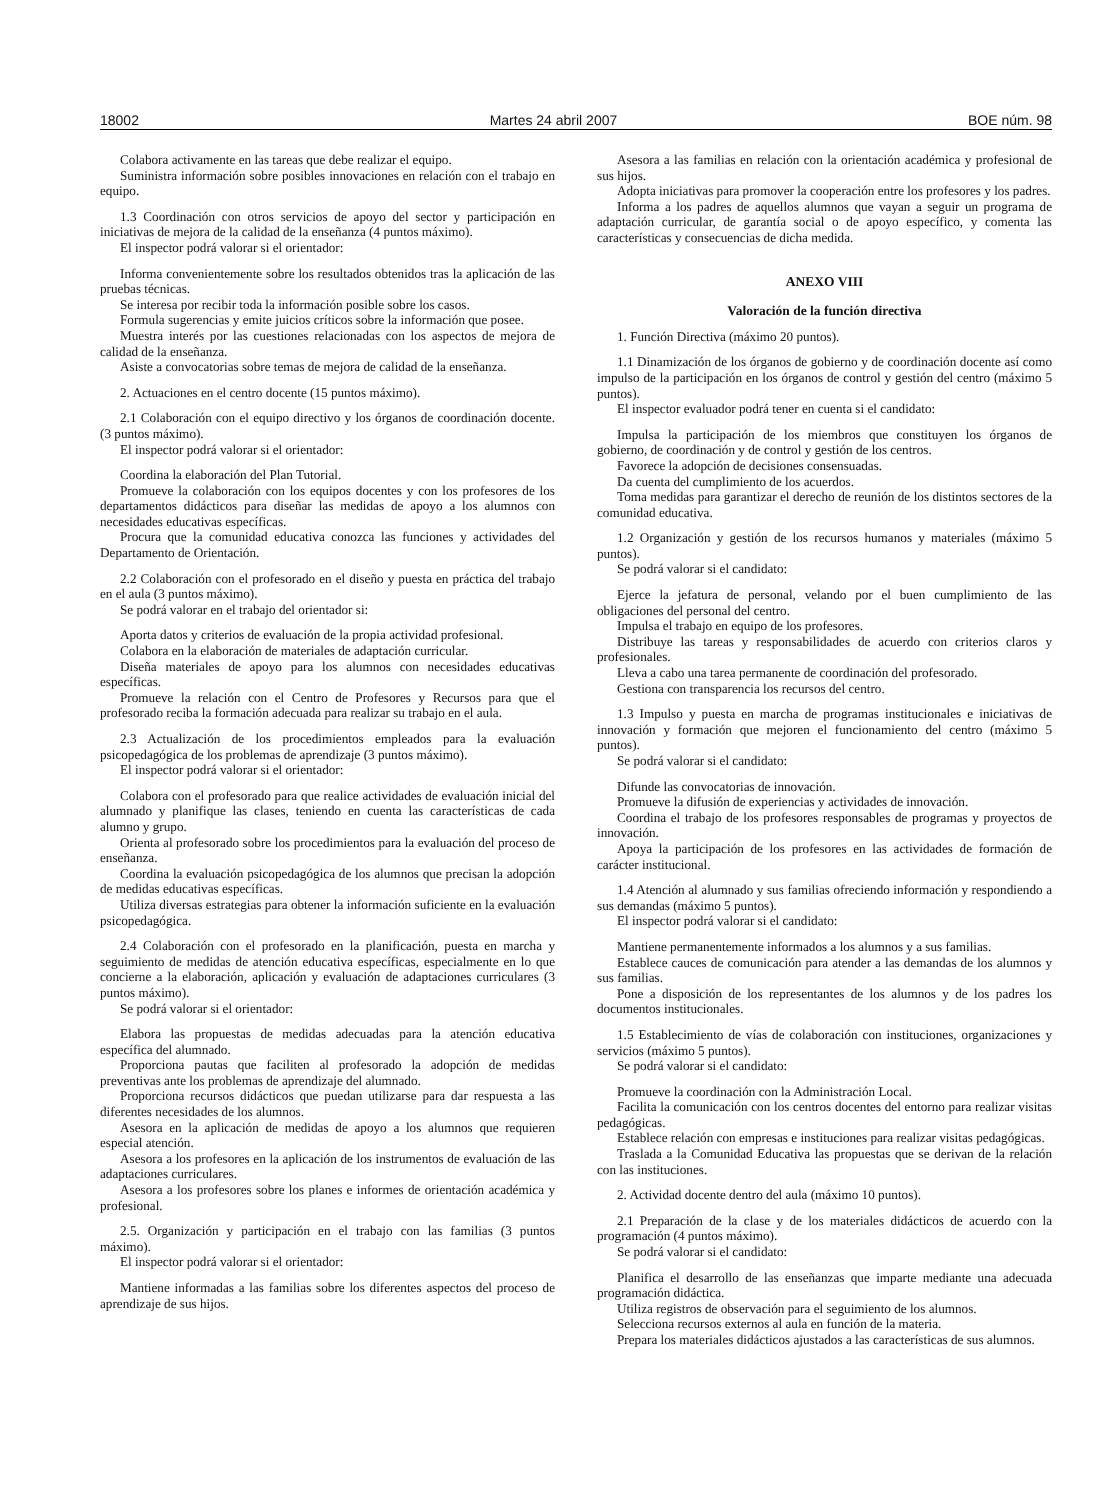18002 Martes 24 abril 2007 BOE núm. 98
Colabora activamente en las tareas que debe realizar el equipo.
Suministra información sobre posibles innovaciones en relación con el trabajo en equipo.
1.3 Coordinación con otros servicios de apoyo del sector y participación en iniciativas de mejora de la calidad de la enseñanza (4 puntos máximo).
El inspector podrá valorar si el orientador:
Informa convenientemente sobre los resultados obtenidos tras la aplicación de las pruebas técnicas.
Se interesa por recibir toda la información posible sobre los casos.
Formula sugerencias y emite juicios críticos sobre la información que posee.
Muestra interés por las cuestiones relacionadas con los aspectos de mejora de calidad de la enseñanza.
Asiste a convocatorias sobre temas de mejora de calidad de la enseñanza.
2. Actuaciones en el centro docente (15 puntos máximo).
2.1 Colaboración con el equipo directivo y los órganos de coordinación docente. (3 puntos máximo).
El inspector podrá valorar si el orientador:
Coordina la elaboración del Plan Tutorial.
Promueve la colaboración con los equipos docentes y con los profesores de los departamentos didácticos para diseñar las medidas de apoyo a los alumnos con necesidades educativas específicas.
Procura que la comunidad educativa conozca las funciones y actividades del Departamento de Orientación.
2.2 Colaboración con el profesorado en el diseño y puesta en práctica del trabajo en el aula (3 puntos máximo).
Se podrá valorar en el trabajo del orientador si:
Aporta datos y criterios de evaluación de la propia actividad profesional.
Colabora en la elaboración de materiales de adaptación curricular.
Diseña materiales de apoyo para los alumnos con necesidades educativas específicas.
Promueve la relación con el Centro de Profesores y Recursos para que el profesorado reciba la formación adecuada para realizar su trabajo en el aula.
2.3 Actualización de los procedimientos empleados para la evaluación psicopedagógica de los problemas de aprendizaje (3 puntos máximo).
El inspector podrá valorar si el orientador:
Colabora con el profesorado para que realice actividades de evaluación inicial del alumnado y planifique las clases, teniendo en cuenta las características de cada alumno y grupo.
Orienta al profesorado sobre los procedimientos para la evaluación del proceso de enseñanza.
Coordina la evaluación psicopedagógica de los alumnos que precisan la adopción de medidas educativas específicas.
Utiliza diversas estrategias para obtener la información suficiente en la evaluación psicopedagógica.
2.4 Colaboración con el profesorado en la planificación, puesta en marcha y seguimiento de medidas de atención educativa específicas, especialmente en lo que concierne a la elaboración, aplicación y evaluación de adaptaciones curriculares (3 puntos máximo).
Se podrá valorar si el orientador:
Elabora las propuestas de medidas adecuadas para la atención educativa específica del alumnado.
Proporciona pautas que faciliten al profesorado la adopción de medidas preventivas ante los problemas de aprendizaje del alumnado.
Proporciona recursos didácticos que puedan utilizarse para dar respuesta a las diferentes necesidades de los alumnos.
Asesora en la aplicación de medidas de apoyo a los alumnos que requieren especial atención.
Asesora a los profesores en la aplicación de los instrumentos de evaluación de las adaptaciones curriculares.
Asesora a los profesores sobre los planes e informes de orientación académica y profesional.
2.5. Organización y participación en el trabajo con las familias (3 puntos máximo).
El inspector podrá valorar si el orientador:
Mantiene informadas a las familias sobre los diferentes aspectos del proceso de aprendizaje de sus hijos.
Asesora a las familias en relación con la orientación académica y profesional de sus hijos.
Adopta iniciativas para promover la cooperación entre los profesores y los padres.
Informa a los padres de aquellos alumnos que vayan a seguir un programa de adaptación curricular, de garantía social o de apoyo específico, y comenta las características y consecuencias de dicha medida.
ANEXO VIII
Valoración de la función directiva
1. Función Directiva (máximo 20 puntos).
1.1 Dinamización de los órganos de gobierno y de coordinación docente así como impulso de la participación en los órganos de control y gestión del centro (máximo 5 puntos).
El inspector evaluador podrá tener en cuenta si el candidato:
Impulsa la participación de los miembros que constituyen los órganos de gobierno, de coordinación y de control y gestión de los centros.
Favorece la adopción de decisiones consensuadas.
Da cuenta del cumplimiento de los acuerdos.
Toma medidas para garantizar el derecho de reunión de los distintos sectores de la comunidad educativa.
1.2 Organización y gestión de los recursos humanos y materiales (máximo 5 puntos).
Se podrá valorar si el candidato:
Ejerce la jefatura de personal, velando por el buen cumplimiento de las obligaciones del personal del centro.
Impulsa el trabajo en equipo de los profesores.
Distribuye las tareas y responsabilidades de acuerdo con criterios claros y profesionales.
Lleva a cabo una tarea permanente de coordinación del profesorado.
Gestiona con transparencia los recursos del centro.
1.3 Impulso y puesta en marcha de programas institucionales e iniciativas de innovación y formación que mejoren el funcionamiento del centro (máximo 5 puntos).
Se podrá valorar si el candidato:
Difunde las convocatorias de innovación.
Promueve la difusión de experiencias y actividades de innovación.
Coordina el trabajo de los profesores responsables de programas y proyectos de innovación.
Apoya la participación de los profesores en las actividades de formación de carácter institucional.
1.4 Atención al alumnado y sus familias ofreciendo información y respondiendo a sus demandas (máximo 5 puntos).
El inspector podrá valorar si el candidato:
Mantiene permanentemente informados a los alumnos y a sus familias.
Establece cauces de comunicación para atender a las demandas de los alumnos y sus familias.
Pone a disposición de los representantes de los alumnos y de los padres los documentos institucionales.
1.5 Establecimiento de vías de colaboración con instituciones, organizaciones y servicios (máximo 5 puntos).
Se podrá valorar si el candidato:
Promueve la coordinación con la Administración Local.
Facilita la comunicación con los centros docentes del entorno para realizar visitas pedagógicas.
Establece relación con empresas e instituciones para realizar visitas pedagógicas.
Traslada a la Comunidad Educativa las propuestas que se derivan de la relación con las instituciones.
2. Actividad docente dentro del aula (máximo 10 puntos).
2.1 Preparación de la clase y de los materiales didácticos de acuerdo con la programación (4 puntos máximo).
Se podrá valorar si el candidato:
Planifica el desarrollo de las enseñanzas que imparte mediante una adecuada programación didáctica.
Utiliza registros de observación para el seguimiento de los alumnos.
Selecciona recursos externos al aula en función de la materia.
Prepara los materiales didácticos ajustados a las características de sus alumnos.